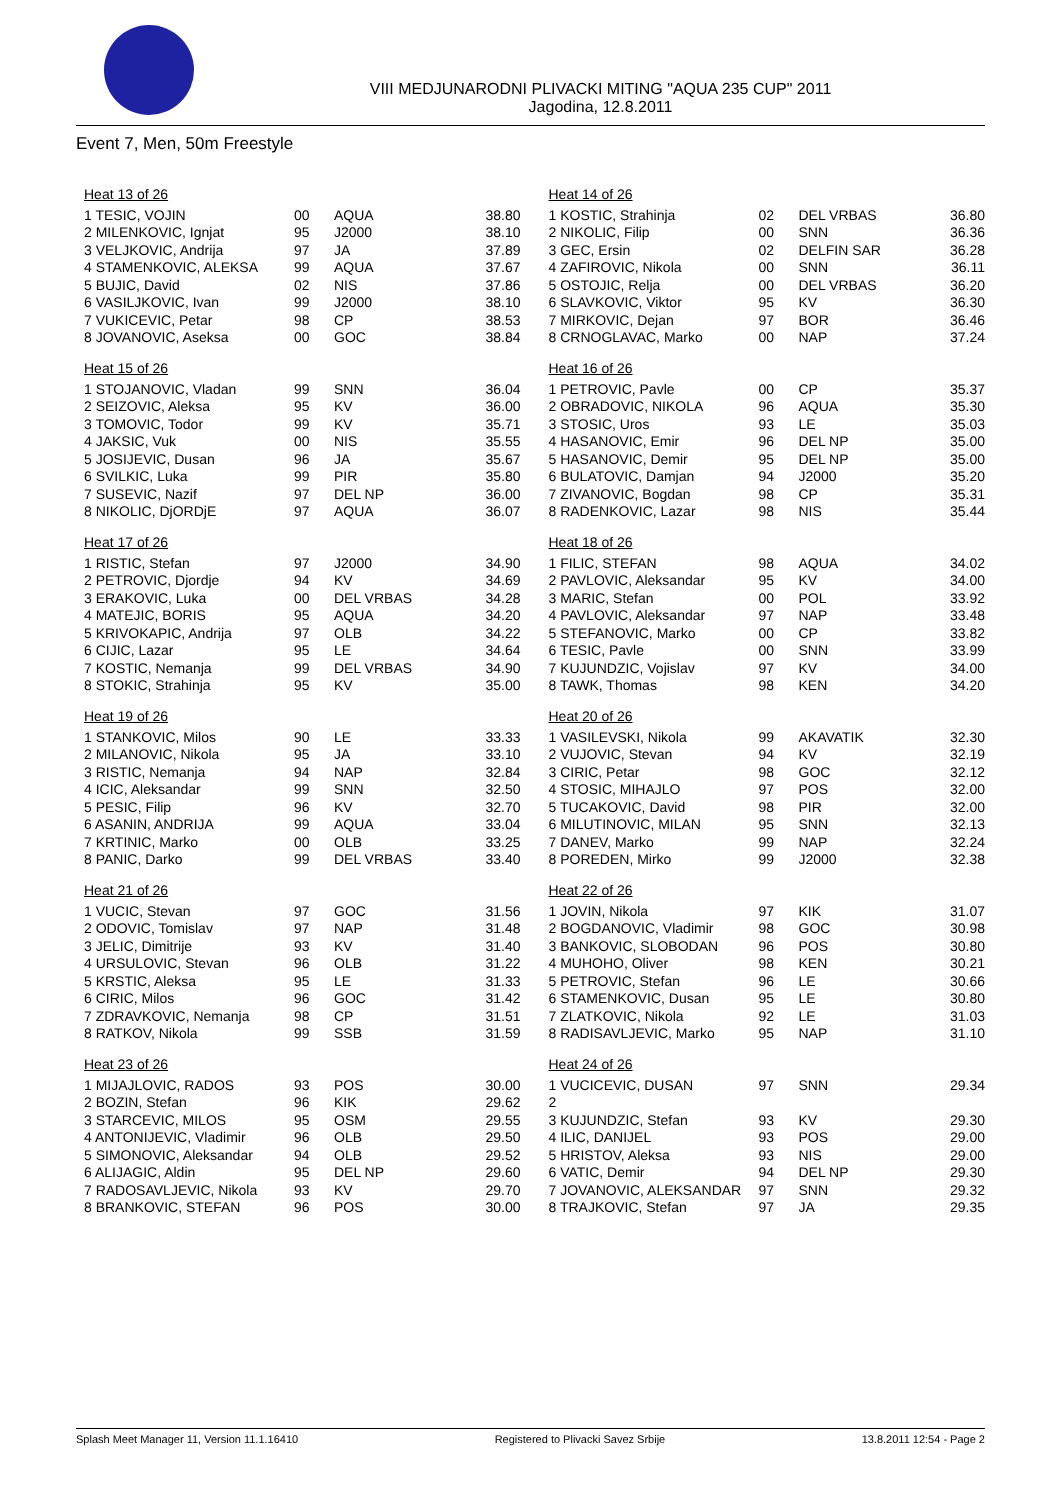VIII MEDJUNARODNI PLIVACKI MITING "AQUA 235 CUP" 2011
Jagodina, 12.8.2011
Event 7, Men, 50m Freestyle
Heat 13 of 26
| 1 TESIC, VOJIN | 00 | AQUA | 38.80 |
| 2 MILENKOVIC, Ignjat | 95 | J2000 | 38.10 |
| 3 VELJKOVIC, Andrija | 97 | JA | 37.89 |
| 4 STAMENKOVIC, ALEKSA | 99 | AQUA | 37.67 |
| 5 BUJIC, David | 02 | NIS | 37.86 |
| 6 VASILJKOVIC, Ivan | 99 | J2000 | 38.10 |
| 7 VUKICEVIC, Petar | 98 | CP | 38.53 |
| 8 JOVANOVIC, Aseksa | 00 | GOC | 38.84 |
Heat 15 of 26
| 1 STOJANOVIC, Vladan | 99 | SNN | 36.04 |
| 2 SEIZOVIC, Aleksa | 95 | KV | 36.00 |
| 3 TOMOVIC, Todor | 99 | KV | 35.71 |
| 4 JAKSIC, Vuk | 00 | NIS | 35.55 |
| 5 JOSIJEVIC, Dusan | 96 | JA | 35.67 |
| 6 SVILKIC, Luka | 99 | PIR | 35.80 |
| 7 SUSEVIC, Nazif | 97 | DEL NP | 36.00 |
| 8 NIKOLIC, DjORDjE | 97 | AQUA | 36.07 |
Heat 17 of 26
| 1 RISTIC, Stefan | 97 | J2000 | 34.90 |
| 2 PETROVIC, Djordje | 94 | KV | 34.69 |
| 3 ERAKOVIC, Luka | 00 | DEL VRBAS | 34.28 |
| 4 MATEJIC, BORIS | 95 | AQUA | 34.20 |
| 5 KRIVOKAPIC, Andrija | 97 | OLB | 34.22 |
| 6 CIJIC, Lazar | 95 | LE | 34.64 |
| 7 KOSTIC, Nemanja | 99 | DEL VRBAS | 34.90 |
| 8 STOKIC, Strahinja | 95 | KV | 35.00 |
Heat 19 of 26
| 1 STANKOVIC, Milos | 90 | LE | 33.33 |
| 2 MILANOVIC, Nikola | 95 | JA | 33.10 |
| 3 RISTIC, Nemanja | 94 | NAP | 32.84 |
| 4 ICIC, Aleksandar | 99 | SNN | 32.50 |
| 5 PESIC, Filip | 96 | KV | 32.70 |
| 6 ASANIN, ANDRIJA | 99 | AQUA | 33.04 |
| 7 KRTINIC, Marko | 00 | OLB | 33.25 |
| 8 PANIC, Darko | 99 | DEL VRBAS | 33.40 |
Heat 21 of 26
| 1 VUCIC, Stevan | 97 | GOC | 31.56 |
| 2 ODOVIC, Tomislav | 97 | NAP | 31.48 |
| 3 JELIC, Dimitrije | 93 | KV | 31.40 |
| 4 URSULOVIC, Stevan | 96 | OLB | 31.22 |
| 5 KRSTIC, Aleksa | 95 | LE | 31.33 |
| 6 CIRIC, Milos | 96 | GOC | 31.42 |
| 7 ZDRAVKOVIC, Nemanja | 98 | CP | 31.51 |
| 8 RATKOV, Nikola | 99 | SSB | 31.59 |
Heat 23 of 26
| 1 MIJAJLOVIC, RADOS | 93 | POS | 30.00 |
| 2 BOZIN, Stefan | 96 | KIK | 29.62 |
| 3 STARCEVIC, MILOS | 95 | OSM | 29.55 |
| 4 ANTONIJEVIC, Vladimir | 96 | OLB | 29.50 |
| 5 SIMONOVIC, Aleksandar | 94 | OLB | 29.52 |
| 6 ALIJAGIC, Aldin | 95 | DEL NP | 29.60 |
| 7 RADOSAVLJEVIC, Nikola | 93 | KV | 29.70 |
| 8 BRANKOVIC, STEFAN | 96 | POS | 30.00 |
Heat 14 of 26
| 1 KOSTIC, Strahinja | 02 | DEL VRBAS | 36.80 |
| 2 NIKOLIC, Filip | 00 | SNN | 36.36 |
| 3 GEC, Ersin | 02 | DELFIN SAR | 36.28 |
| 4 ZAFIROVIC, Nikola | 00 | SNN | 36.11 |
| 5 OSTOJIC, Relja | 00 | DEL VRBAS | 36.20 |
| 6 SLAVKOVIC, Viktor | 95 | KV | 36.30 |
| 7 MIRKOVIC, Dejan | 97 | BOR | 36.46 |
| 8 CRNOGLAVAC, Marko | 00 | NAP | 37.24 |
Heat 16 of 26
| 1 PETROVIC, Pavle | 00 | CP | 35.37 |
| 2 OBRADOVIC, NIKOLA | 96 | AQUA | 35.30 |
| 3 STOSIC, Uros | 93 | LE | 35.03 |
| 4 HASANOVIC, Emir | 96 | DEL NP | 35.00 |
| 5 HASANOVIC, Demir | 95 | DEL NP | 35.00 |
| 6 BULATOVIC, Damjan | 94 | J2000 | 35.20 |
| 7 ZIVANOVIC, Bogdan | 98 | CP | 35.31 |
| 8 RADENKOVIC, Lazar | 98 | NIS | 35.44 |
Heat 18 of 26
| 1 FILIC, STEFAN | 98 | AQUA | 34.02 |
| 2 PAVLOVIC, Aleksandar | 95 | KV | 34.00 |
| 3 MARIC, Stefan | 00 | POL | 33.92 |
| 4 PAVLOVIC, Aleksandar | 97 | NAP | 33.48 |
| 5 STEFANOVIC, Marko | 00 | CP | 33.82 |
| 6 TESIC, Pavle | 00 | SNN | 33.99 |
| 7 KUJUNDZIC, Vojislav | 97 | KV | 34.00 |
| 8 TAWK, Thomas | 98 | KEN | 34.20 |
Heat 20 of 26
| 1 VASILEVSKI, Nikola | 99 | AKAVATIK | 32.30 |
| 2 VUJOVIC, Stevan | 94 | KV | 32.19 |
| 3 CIRIC, Petar | 98 | GOC | 32.12 |
| 4 STOSIC, MIHAJLO | 97 | POS | 32.00 |
| 5 TUCAKOVIC, David | 98 | PIR | 32.00 |
| 6 MILUTINOVIC, MILAN | 95 | SNN | 32.13 |
| 7 DANEV, Marko | 99 | NAP | 32.24 |
| 8 POREDEN, Mirko | 99 | J2000 | 32.38 |
Heat 22 of 26
| 1 JOVIN, Nikola | 97 | KIK | 31.07 |
| 2 BOGDANOVIC, Vladimir | 98 | GOC | 30.98 |
| 3 BANKOVIC, SLOBODAN | 96 | POS | 30.80 |
| 4 MUHOHO, Oliver | 98 | KEN | 30.21 |
| 5 PETROVIC, Stefan | 96 | LE | 30.66 |
| 6 STAMENKOVIC, Dusan | 95 | LE | 30.80 |
| 7 ZLATKOVIC, Nikola | 92 | LE | 31.03 |
| 8 RADISAVLJEVIC, Marko | 95 | NAP | 31.10 |
Heat 24 of 26
| 1 VUCICEVIC, DUSAN | 97 | SNN | 29.34 |
| 2 | | | |
| 3 KUJUNDZIC, Stefan | 93 | KV | 29.30 |
| 4 ILIC, DANIJEL | 93 | POS | 29.00 |
| 5 HRISTOV, Aleksa | 93 | NIS | 29.00 |
| 6 VATIC, Demir | 94 | DEL NP | 29.30 |
| 7 JOVANOVIC, ALEKSANDAR | 97 | SNN | 29.32 |
| 8 TRAJKOVIC, Stefan | 97 | JA | 29.35 |
Splash Meet Manager 11, Version 11.1.16410 Registered to Plivacki Savez Srbije 13.8.2011 12:54 - Page 2